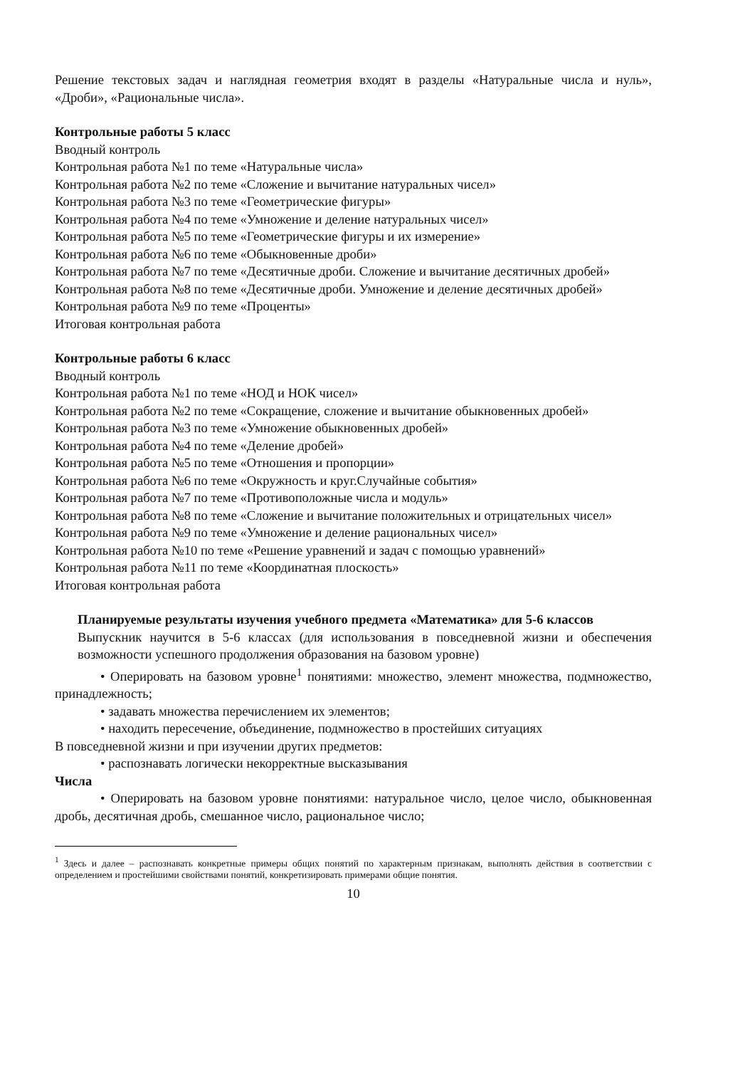Решение текстовых задач и наглядная геометрия входят в разделы «Натуральные числа и нуль», «Дроби», «Рациональные числа».
Контрольные работы 5 класс
Вводный контроль
Контрольная работа №1 по теме «Натуральные числа»
Контрольная работа №2 по теме «Сложение и вычитание натуральных чисел»
Контрольная работа №3 по теме «Геометрические фигуры»
Контрольная работа №4 по теме «Умножение и деление натуральных чисел»
Контрольная работа №5 по теме «Геометрические фигуры и их измерение»
Контрольная работа №6 по теме «Обыкновенные дроби»
Контрольная работа №7 по теме «Десятичные дроби. Сложение и вычитание десятичных дробей»
Контрольная работа №8 по теме «Десятичные дроби. Умножение и деление десятичных дробей»
Контрольная работа №9 по теме «Проценты»
Итоговая контрольная работа
Контрольные работы 6 класс
Вводный контроль
Контрольная работа №1 по теме «НОД и НОК чисел»
Контрольная работа №2 по теме «Сокращение, сложение и вычитание обыкновенных дробей»
Контрольная работа №3 по теме «Умножение обыкновенных дробей»
Контрольная работа №4 по теме «Деление дробей»
Контрольная работа №5 по теме «Отношения и пропорции»
Контрольная работа №6 по теме «Окружность и круг.Случайные события»
Контрольная работа №7 по теме «Противоположные числа и модуль»
Контрольная работа №8 по теме «Сложение и вычитание положительных и отрицательных чисел»
Контрольная работа №9 по теме «Умножение и деление рациональных чисел»
Контрольная работа №10 по теме «Решение уравнений и задач с помощью уравнений»
Контрольная работа №11 по теме «Координатная плоскость»
Итоговая контрольная работа
Планируемые результаты изучения учебного предмета «Математика» для 5-6 классов
Выпускник научится в 5-6 классах (для использования в повседневной жизни и обеспечения возможности успешного продолжения образования на базовом уровне)
• Оперировать на базовом уровне<sup>1</sup> понятиями: множество, элемент множества, подмножество, принадлежность;
• задавать множества перечислением их элементов;
• находить пересечение, объединение, подмножество в простейших ситуациях
В повседневной жизни и при изучении других предметов:
• распознавать логически некорректные высказывания
Числа
• Оперировать на базовом уровне понятиями: натуральное число, целое число, обыкновенная дробь, десятичная дробь, смешанное число, рациональное число;
<sup>1</sup> Здесь и далее – распознавать конкретные примеры общих понятий по характерным признакам, выполнять действия в соответствии с определением и простейшими свойствами понятий, конкретизировать примерами общие понятия.
10